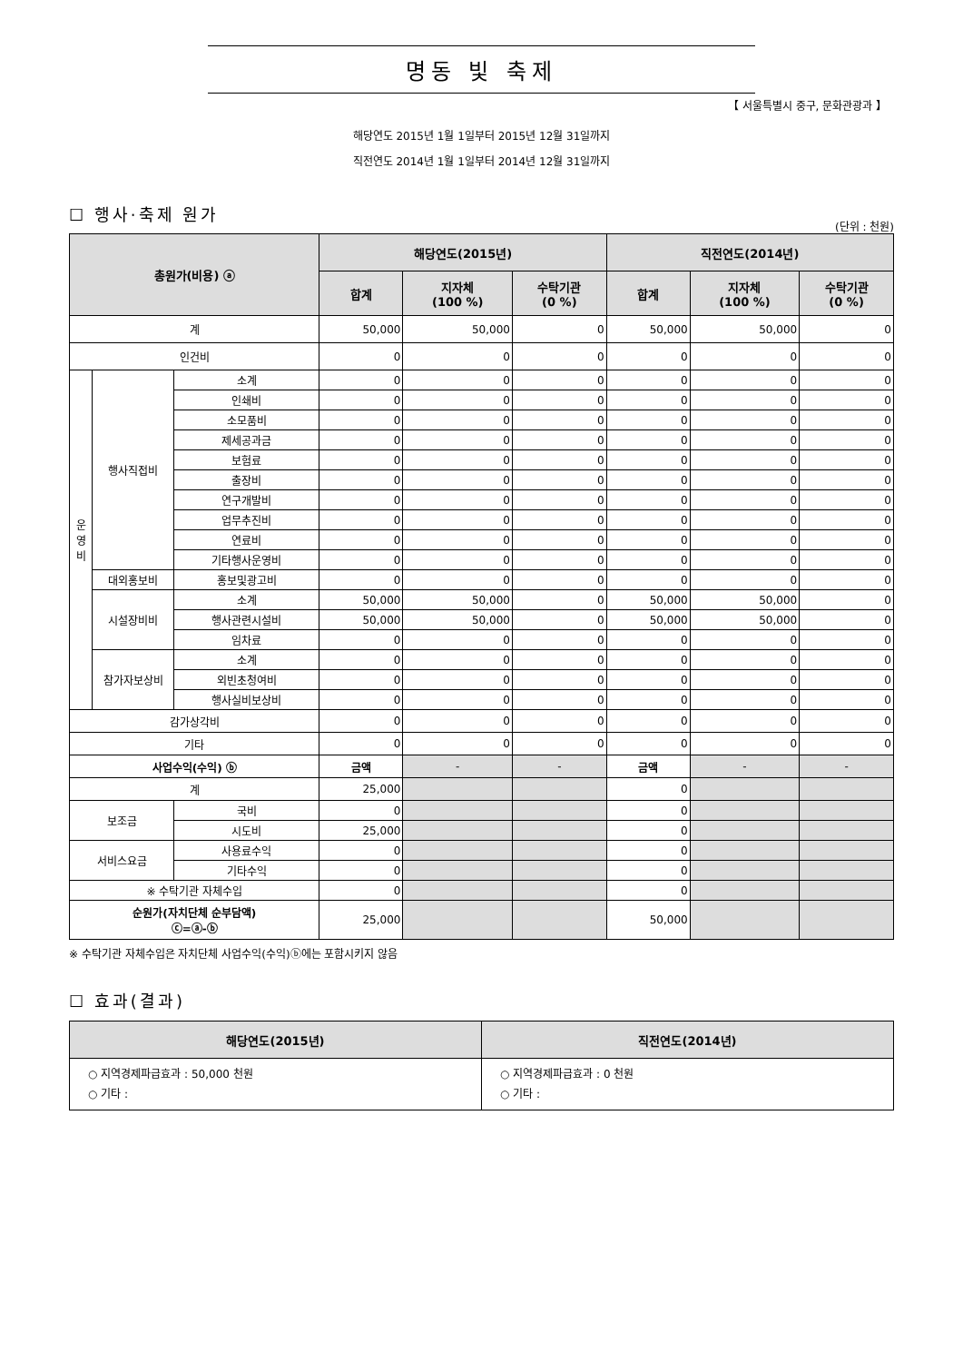명동 빛 축제
【 서울특별시 중구, 문화관광과 】
해당연도 2015년 1월 1일부터 2015년 12월 31일까지
직전연도 2014년 1월 1일부터 2014년 12월 31일까지
☐ 행사·축제 원가
(단위 : 천원)
| 총원가(비용) ⓐ | | | 해당연도(2015년) | | | 직전연도(2014년) | | |
| --- | --- | --- | --- | --- | --- | --- | --- | --- |
| | | | 합계 | 지자체 (100 %) | 수탁기관 (0 %) | 합계 | 지자체 (100 %) | 수탁기관 (0 %) |
| 계 | | | 50,000 | 50,000 | 0 | 50,000 | 50,000 | 0 |
| 인건비 | | | 0 | 0 | 0 | 0 | 0 | 0 |
| 운 영 비 | 행사직접비 | 소계 | 0 | 0 | 0 | 0 | 0 | 0 |
| | | 인쇄비 | 0 | 0 | 0 | 0 | 0 | 0 |
| | | 소모품비 | 0 | 0 | 0 | 0 | 0 | 0 |
| | | 제세공과금 | 0 | 0 | 0 | 0 | 0 | 0 |
| | | 보험료 | 0 | 0 | 0 | 0 | 0 | 0 |
| | | 출장비 | 0 | 0 | 0 | 0 | 0 | 0 |
| | | 연구개발비 | 0 | 0 | 0 | 0 | 0 | 0 |
| | | 업무추진비 | 0 | 0 | 0 | 0 | 0 | 0 |
| | | 연료비 | 0 | 0 | 0 | 0 | 0 | 0 |
| | | 기타행사운영비 | 0 | 0 | 0 | 0 | 0 | 0 |
| | 대외홍보비 | 홍보및광고비 | 0 | 0 | 0 | 0 | 0 | 0 |
| | 시설장비비 | 소계 | 50,000 | 50,000 | 0 | 50,000 | 50,000 | 0 |
| | | 행사관련시설비 | 50,000 | 50,000 | 0 | 50,000 | 50,000 | 0 |
| | | 임차료 | 0 | 0 | 0 | 0 | 0 | 0 |
| | 참가자보상비 | 소계 | 0 | 0 | 0 | 0 | 0 | 0 |
| | | 외빈초청여비 | 0 | 0 | 0 | 0 | 0 | 0 |
| | | 행사실비보상비 | 0 | 0 | 0 | 0 | 0 | 0 |
| 감가상각비 | | | 0 | 0 | 0 | 0 | 0 | 0 |
| 기타 | | | 0 | 0 | 0 | 0 | 0 | 0 |
| 사업수익(수익) ⓑ | | | 금액 | - | - | 금액 | - | - |
| 계 | | | 25,000 | | | 0 | | |
| 보조금 | | 국비 | 0 | | | 0 | | |
| | | 시도비 | 25,000 | | | 0 | | |
| 서비스요금 | | 사용료수익 | 0 | | | 0 | | |
| | | 기타수익 | 0 | | | 0 | | |
| ※ 수탁기관 자체수입 | | | 0 | | | 0 | | |
| 순원가(자치단체 순부담액) ⓒ=ⓐ-ⓑ | | | 25,000 | | | 50,000 | | |
※ 수탁기관 자체수입은 자치단체 사업수익(수익)ⓑ에는 포함시키지 않음
☐ 효과(결과)
| 해당연도(2015년) | 직전연도(2014년) |
| --- | --- |
| ○ 지역경제파급효과 : 50,000 천원 ○ 기타 : | ○ 지역경제파급효과 : 0 천원 ○ 기타 : |